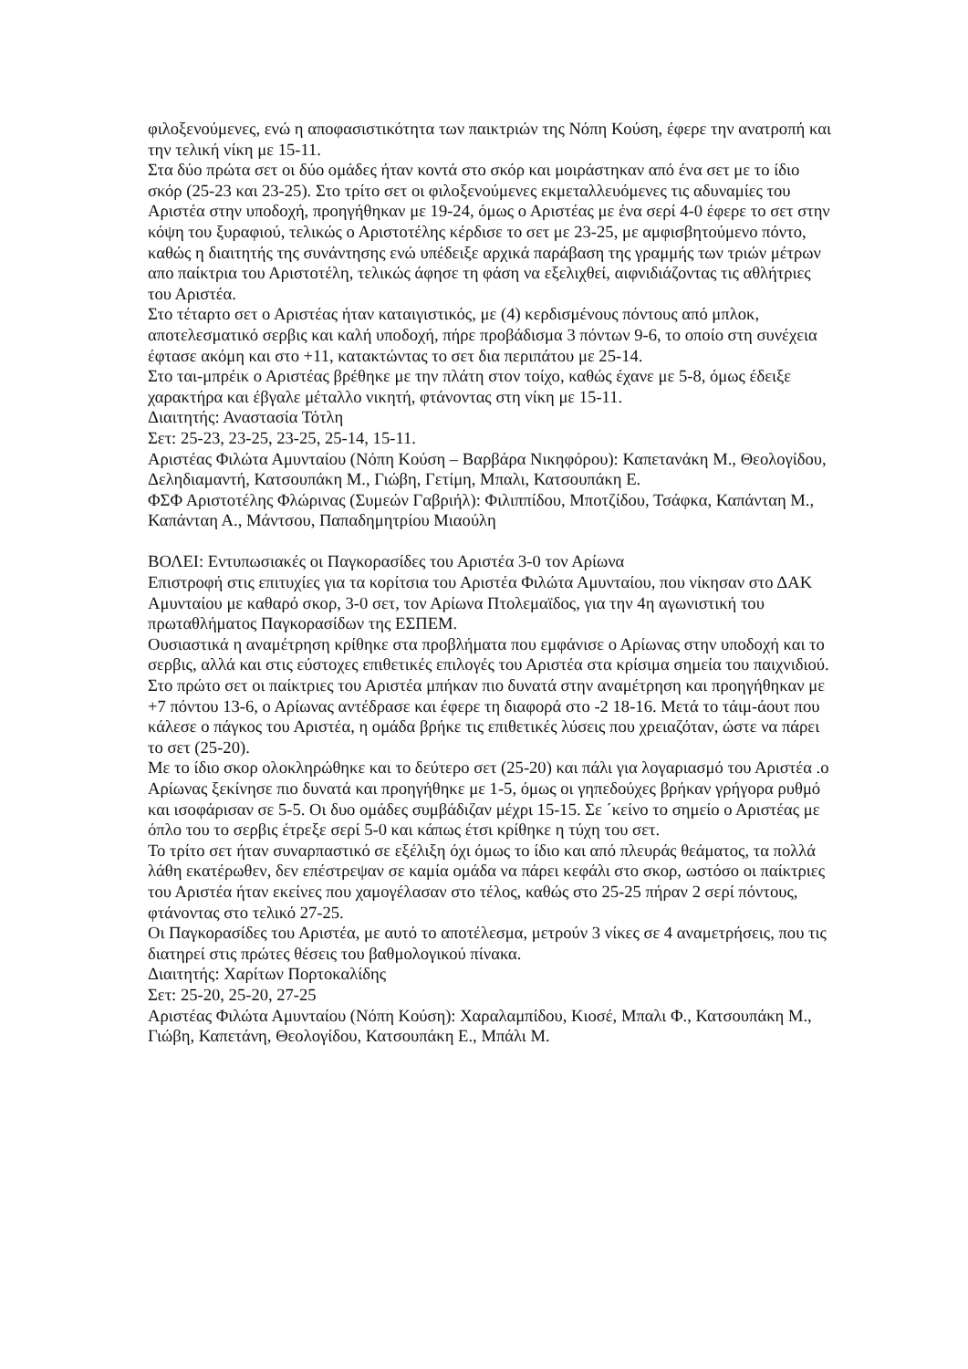φιλοξενούμενες, ενώ η αποφασιστικότητα των παικτριών της Νόπη Κούση, έφερε την ανατροπή και την τελική νίκη με 15-11.
Στα δύο πρώτα σετ οι δύο ομάδες ήταν κοντά στο σκόρ και μοιράστηκαν από ένα σετ με το ίδιο σκόρ (25-23 και 23-25). Στο τρίτο σετ οι φιλοξενούμενες εκμεταλλευόμενες τις αδυναμίες του Αριστέα στην υποδοχή, προηγήθηκαν με 19-24, όμως ο Αριστέας με ένα σερί 4-0 έφερε το σετ στην κόψη του ξυραφιού, τελικώς ο Αριστοτέλης κέρδισε το σετ με 23-25, με αμφισβητούμενο πόντο, καθώς η διαιτητής της συνάντησης ενώ υπέδειξε αρχικά παράβαση της γραμμής των τριών μέτρων απο παίκτρια του Αριστοτέλη, τελικώς άφησε τη φάση να εξελιχθεί, αιφνιδιάζοντας τις αθλήτριες του Αριστέα.
Στο τέταρτο σετ ο Αριστέας ήταν καταιγιστικός, με (4) κερδισμένους πόντους από μπλοκ, αποτελεσματικό σερβις και καλή υποδοχή, πήρε προβάδισμα 3 πόντων 9-6, το οποίο στη συνέχεια έφτασε ακόμη και στο +11, κατακτώντας το σετ δια περιπάτου με 25-14.
Στο ται-μπρέικ ο Αριστέας βρέθηκε με την πλάτη στον τοίχο, καθώς έχανε με 5-8, όμως έδειξε χαρακτήρα και έβγαλε μέταλλο νικητή, φτάνοντας στη νίκη με 15-11.
Διαιτητής: Αναστασία Τότλη
Σετ: 25-23, 23-25, 23-25, 25-14, 15-11.
Αριστέας Φιλώτα Αμυνταίου (Νόπη Κούση – Βαρβάρα Νικηφόρου): Καπετανάκη Μ., Θεολογίδου, Δεληδιαμαντή, Κατσουπάκη Μ., Γιώβη, Γετίμη, Μπαλι, Κατσουπάκη Ε.
ΦΣΦ Αριστοτέλης Φλώρινας (Συμεών Γαβριήλ): Φιλιππίδου, Μποτζίδου, Τσάφκα, Καπάνταη Μ., Καπάνταη Α., Μάντσου, Παπαδημητρίου Μιαούλη
ΒΟΛΕΙ: Εντυπωσιακές οι Παγκορασίδες του Αριστέα 3-0 τον Αρίωνα
Επιστροφή στις επιτυχίες για τα κορίτσια του Αριστέα Φιλώτα Αμυνταίου, που νίκησαν στο ΔΑΚ Αμυνταίου με καθαρό σκορ, 3-0 σετ, τον Αρίωνα Πτολεμαϊδος, για την 4η αγωνιστική του πρωταθλήματος Παγκορασίδων της ΕΣΠΕΜ.
Ουσιαστικά η αναμέτρηση κρίθηκε στα προβλήματα που εμφάνισε ο Αρίωνας στην υποδοχή και το σερβις, αλλά και στις εύστοχες επιθετικές επιλογές του Αριστέα στα κρίσιμα σημεία του παιχνιδιού.
Στο πρώτο σετ οι παίκτριες του Αριστέα μπήκαν πιο δυνατά στην αναμέτρηση και προηγήθηκαν με +7 πόντου 13-6, ο Αρίωνας αντέδρασε και έφερε τη διαφορά στο -2 18-16. Μετά το τάιμ-άουτ που κάλεσε ο πάγκος του Αριστέα, η ομάδα βρήκε τις επιθετικές λύσεις που χρειαζόταν, ώστε να πάρει το σετ (25-20).
Με το ίδιο σκορ ολοκληρώθηκε και το δεύτερο σετ (25-20) και πάλι για λογαριασμό του Αριστέα .ο Αρίωνας ξεκίνησε πιο δυνατά και προηγήθηκε με 1-5, όμως οι γηπεδούχες βρήκαν γρήγορα ρυθμό και ισοφάρισαν σε 5-5. Οι δυο ομάδες συμβάδιζαν μέχρι 15-15. Σε ΄κείνο το σημείο ο Αριστέας με όπλο του το σερβις έτρεξε σερί 5-0 και κάπως έτσι κρίθηκε η τύχη του σετ.
Το τρίτο σετ ήταν συναρπαστικό σε εξέλιξη όχι όμως το ίδιο και από πλευράς θεάματος, τα πολλά λάθη εκατέρωθεν, δεν επέστρεψαν σε καμία ομάδα να πάρει κεφάλι στο σκορ, ωστόσο οι παίκτριες του Αριστέα ήταν εκείνες που χαμογέλασαν στο τέλος, καθώς στο 25-25 πήραν 2 σερί πόντους, φτάνοντας στο τελικό 27-25.
Οι Παγκορασίδες του Αριστέα, με αυτό το αποτέλεσμα, μετρούν 3 νίκες σε 4 αναμετρήσεις, που τις διατηρεί στις πρώτες θέσεις του βαθμολογικού πίνακα.
Διαιτητής: Χαρίτων Πορτοκαλίδης
Σετ: 25-20, 25-20, 27-25
Αριστέας Φιλώτα Αμυνταίου (Νόπη Κούση): Χαραλαμπίδου, Κιοσέ, Μπαλι Φ., Κατσουπάκη Μ., Γιώβη, Καπετάνη, Θεολογίδου, Κατσουπάκη Ε., Μπάλι Μ.